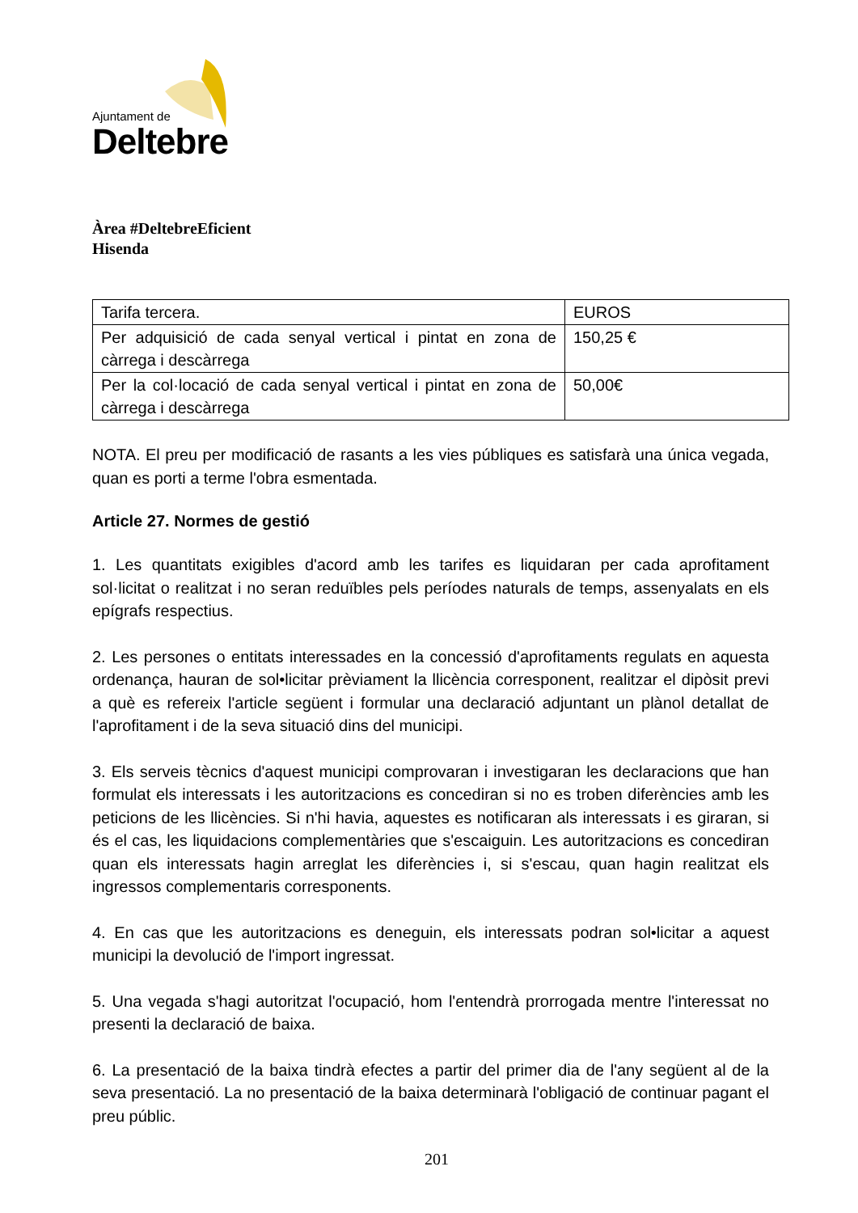Ajuntament de
Deltebre
Àrea #DeltebreEficient
Hisenda
| Tarifa tercera. | EUROS |
| Per adquisició de cada senyal vertical i pintat en zona de càrrega i descàrrega | 150,25 € |
| Per la col·locació de cada senyal vertical i pintat en zona de càrrega i descàrrega | 50,00€ |
NOTA. El preu per modificació de rasants a les vies públiques es satisfarà una única vegada, quan es porti a terme l'obra esmentada.
Article 27. Normes de gestió
1. Les quantitats exigibles d'acord amb les tarifes es liquidaran per cada aprofitament sol·licitat o realitzat i no seran reduïbles pels períodes naturals de temps, assenyalats en els epígrafs respectius.
2. Les persones o entitats interessades en la concessió d'aprofitaments regulats en aquesta ordenança, hauran de sol•licitar prèviament la llicència corresponent, realitzar el dipòsit previ a què es refereix l'article següent i formular una declaració adjuntant un plànol detallat de l'aprofitament i de la seva situació dins del municipi.
3. Els serveis tècnics d'aquest municipi comprovaran i investigaran les declaracions que han formulat els interessats i les autoritzacions es concediran si no es troben diferències amb les peticions de les llicències. Si n'hi havia, aquestes es notificaran als interessats i es giraran, si és el cas, les liquidacions complementàries que s'escaiguin. Les autoritzacions es concediran quan els interessats hagin arreglat les diferències i, si s'escau, quan hagin realitzat els ingressos complementaris corresponents.
4. En cas que les autoritzacions es deneguin, els interessats podran sol•licitar a aquest municipi la devolució de l'import ingressat.
5. Una vegada s'hagi autoritzat l'ocupació, hom l'entendrà prorrogada mentre l'interessat no presenti la declaració de baixa.
6. La presentació de la baixa tindrà efectes a partir del primer dia de l'any següent al de la seva presentació. La no presentació de la baixa determinarà l'obligació de continuar pagant el preu públic.
201